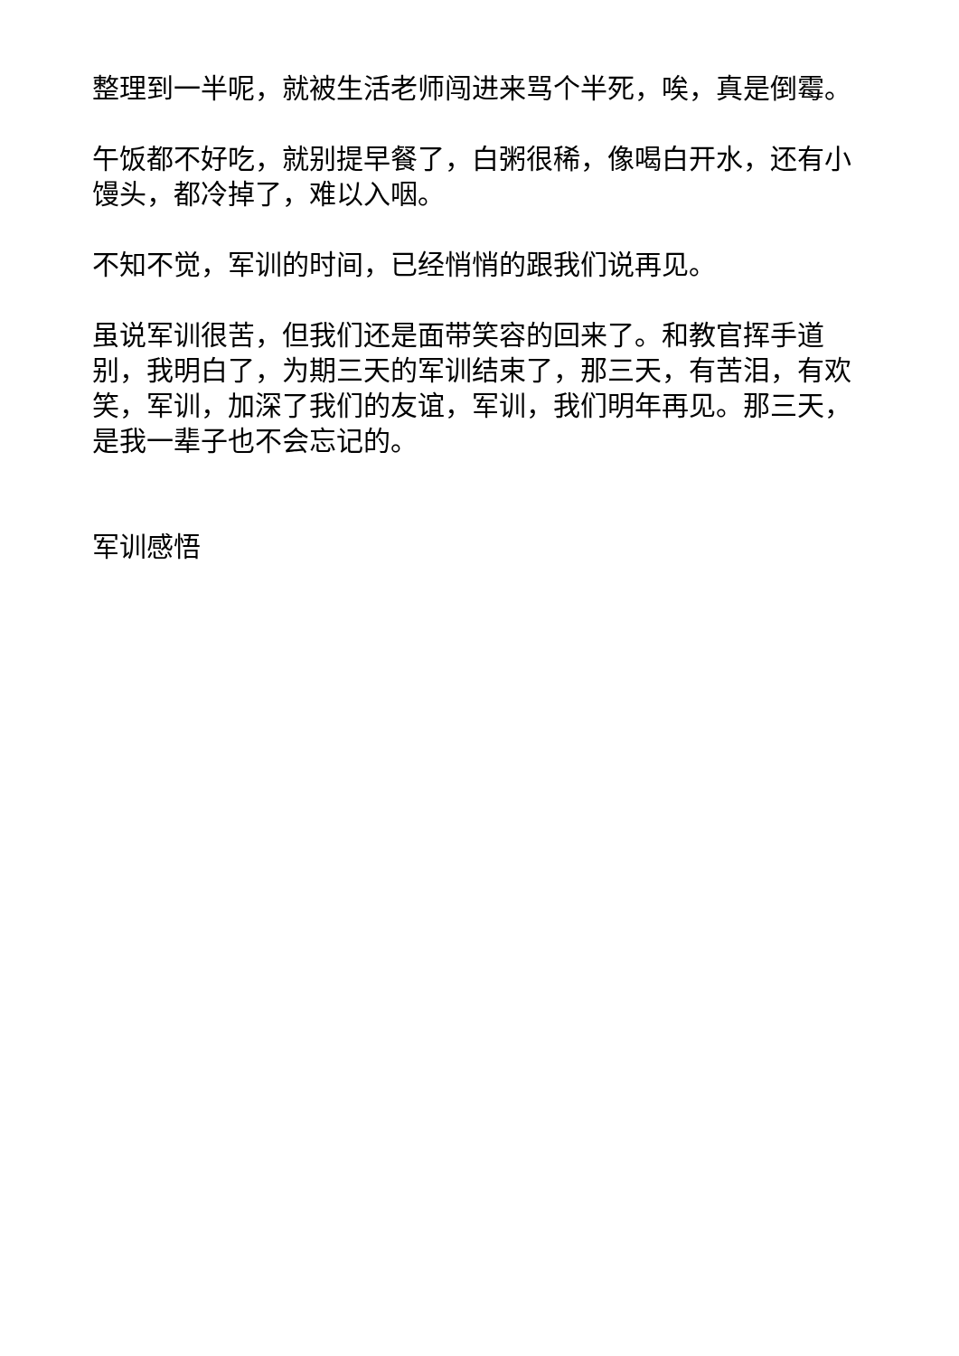整理到一半呢，就被生活老师闯进来骂个半死，唉，真是倒霉。
午饭都不好吃，就别提早餐了，白粥很稀，像喝白开水，还有小馒头，都冷掉了，难以入咽。
不知不觉，军训的时间，已经悄悄的跟我们说再见。
虽说军训很苦，但我们还是面带笑容的回来了。和教官挥手道别，我明白了，为期三天的军训结束了，那三天，有苦泪，有欢笑，军训，加深了我们的友谊，军训，我们明年再见。那三天，是我一辈子也不会忘记的。
军训感悟